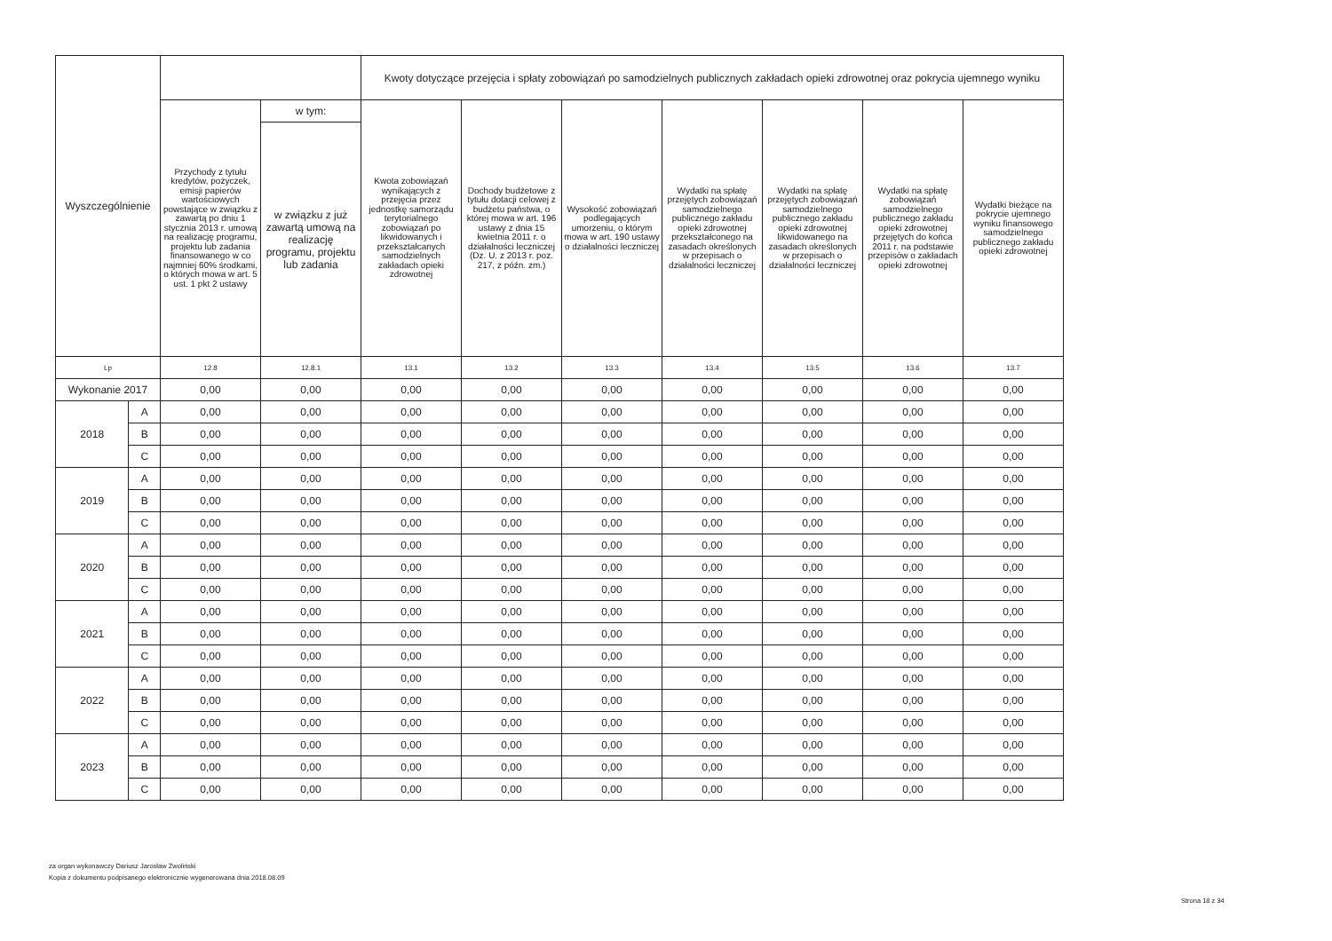| Wyszczególnienie | | | | Kwoty dotyczące przejęcia i spłaty zobowiązań po samodzielnych publicznych zakładach opieki zdrowotnej oraz pokrycia ujemnego wyniku | | | | | | |
| --- | --- | --- | --- | --- | --- | --- | --- | --- | --- | --- |
| | | Przychody z tytułu kredytów, pożyczek, emisji papierów wartościowych powstające w związku z zawartą po dniu 1 stycznia 2013 r. umową na realizację programu, projektu lub zadania finansowanego w co najmniej 60% środkami, o których mowa w art. 5 ust. 1 pkt 2 ustawy | w tym: | Kwota zobowiązań wynikających z przejęcia przez jednostkę samorządu terytorialnego zobowiązań po likwidowanych i przekształcanych samodzielnych zakładach opieki zdrowotnej | Dochody budżetowe z tytułu dotacji celowej z budżetu państwa, o której mowa w art. 196 ustawy z dnia 15 kwietnia 2011 r. o działalności leczniczej (Dz. U. z 2013 r. poz. 217, z późn. zm.) | Wysokość zobowiązań podlegających umorzeniu, o którym mowa w art. 190 ustawy o działalności leczniczej | Wydatki na spłatę przejętych zobowiązań samodzielnego publicznego zakładu opieki zdrowotnej przekształconego na zasadach określonych w przepisach o działalności leczniczej | Wydatki na spłatę przejętych zobowiązań samodzielnego publicznego zakładu opieki zdrowotnej likwidowanego na zasadach określonych w przepisach o działalności leczniczej | Wydatki na spłatę zobowiązań samodzielnego publicznego zakładu opieki zdrowotnej przejętych do końca 2011 r. na podstawie przepisów o zakładach opieki zdrowotnej | Wydatki bieżące na pokrycie ujemnego wyniku finansowego samodzielnego publicznego zakładu opieki zdrowotnej |
| | | | w związku z już zawartą umową na realizację programu, projektu lub zadania | | | | | | | |
| Lp | | 12.8 | 12.8.1 | 13.1 | 13.2 | 13.3 | 13.4 | 13.5 | 13.6 | 13.7 |
| Wykonanie 2017 | | 0,00 | 0,00 | 0,00 | 0,00 | 0,00 | 0,00 | 0,00 | 0,00 | 0,00 |
| 2018 | A | 0,00 | 0,00 | 0,00 | 0,00 | 0,00 | 0,00 | 0,00 | 0,00 | 0,00 |
| | B | 0,00 | 0,00 | 0,00 | 0,00 | 0,00 | 0,00 | 0,00 | 0,00 | 0,00 |
| | C | 0,00 | 0,00 | 0,00 | 0,00 | 0,00 | 0,00 | 0,00 | 0,00 | 0,00 |
| 2019 | A | 0,00 | 0,00 | 0,00 | 0,00 | 0,00 | 0,00 | 0,00 | 0,00 | 0,00 |
| | B | 0,00 | 0,00 | 0,00 | 0,00 | 0,00 | 0,00 | 0,00 | 0,00 | 0,00 |
| | C | 0,00 | 0,00 | 0,00 | 0,00 | 0,00 | 0,00 | 0,00 | 0,00 | 0,00 |
| 2020 | A | 0,00 | 0,00 | 0,00 | 0,00 | 0,00 | 0,00 | 0,00 | 0,00 | 0,00 |
| | B | 0,00 | 0,00 | 0,00 | 0,00 | 0,00 | 0,00 | 0,00 | 0,00 | 0,00 |
| | C | 0,00 | 0,00 | 0,00 | 0,00 | 0,00 | 0,00 | 0,00 | 0,00 | 0,00 |
| 2021 | A | 0,00 | 0,00 | 0,00 | 0,00 | 0,00 | 0,00 | 0,00 | 0,00 | 0,00 |
| | B | 0,00 | 0,00 | 0,00 | 0,00 | 0,00 | 0,00 | 0,00 | 0,00 | 0,00 |
| | C | 0,00 | 0,00 | 0,00 | 0,00 | 0,00 | 0,00 | 0,00 | 0,00 | 0,00 |
| 2022 | A | 0,00 | 0,00 | 0,00 | 0,00 | 0,00 | 0,00 | 0,00 | 0,00 | 0,00 |
| | B | 0,00 | 0,00 | 0,00 | 0,00 | 0,00 | 0,00 | 0,00 | 0,00 | 0,00 |
| | C | 0,00 | 0,00 | 0,00 | 0,00 | 0,00 | 0,00 | 0,00 | 0,00 | 0,00 |
| 2023 | A | 0,00 | 0,00 | 0,00 | 0,00 | 0,00 | 0,00 | 0,00 | 0,00 | 0,00 |
| | B | 0,00 | 0,00 | 0,00 | 0,00 | 0,00 | 0,00 | 0,00 | 0,00 | 0,00 |
| | C | 0,00 | 0,00 | 0,00 | 0,00 | 0,00 | 0,00 | 0,00 | 0,00 | 0,00 |
za organ wykonawczy Dariusz Jarosław Zwoliński
Kopia z dokumentu podpisanego elektronicznie wygenerowana dnia 2018.08.09
Strona 18 z 34